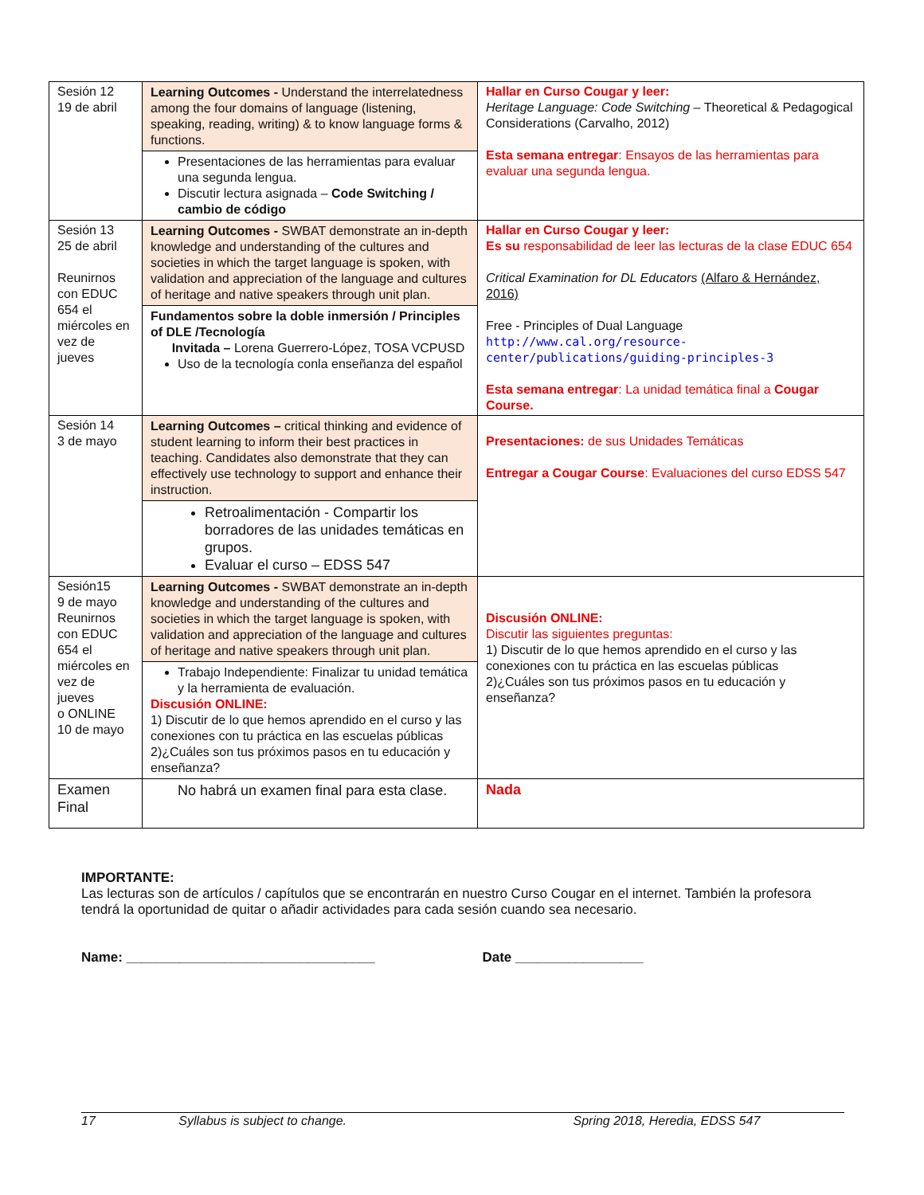| Sesión 12 19 de abril | Learning Outcomes - Understand the interrelatedness among the four domains of language (listening, speaking, reading, writing) & to know language forms & functions. Presentaciones de las herramientas para evaluar una segunda lengua. Discutir lectura asignada – Code Switching / cambio de código | Hallar en Curso Cougar y leer: Heritage Language: Code Switching – Theoretical & Pedagogical Considerations (Carvalho, 2012) Esta semana entregar : Ensayos de las herramientas para evaluar una segunda lengua. |
| Sesión 13 25 de abril Reunirnos con EDUC 654 el miércoles en vez de jueves | Learning Outcomes - SWBAT demonstrate an in-depth knowledge and understanding of the cultures and societies in which the target language is spoken, with validation and appreciation of the language and cultures of heritage and native speakers through unit plan. Fundamentos sobre la doble inmersión / Principles of DLE /Tecnología Invitada – Lorena Guerrero-López, TOSA VCPUSD Uso de la tecnología conla enseñanza del español | Hallar en Curso Cougar y leer: Es su responsabilidad de leer las lecturas de la clase EDUC 654 Critical Examination for DL Educators (Alfaro & Hernández, 2016) Free - Principles of Dual Language http://www.cal.org/resource-center/publications/guiding-principles-3 Esta semana entregar : La unidad temática final a Cougar Course. |
| Sesión 14 3 de mayo | Learning Outcomes – critical thinking and evidence of student learning to inform their best practices in teaching. Candidates also demonstrate that they can effectively use technology to support and enhance their instruction. Retroalimentación - Compartir los borradores de las unidades temáticas en grupos. Evaluar el curso – EDSS 547 | Presentaciones: de sus Unidades Temáticas Entregar a Cougar Course : Evaluaciones del curso EDSS 547 |
| Sesión15 9 de mayo Reunirnos con EDUC 654 el miércoles en vez de jueves o ONLINE 10 de mayo | Learning Outcomes - SWBAT demonstrate an in-depth knowledge and understanding of the cultures and societies in which the target language is spoken, with validation and appreciation of the language and cultures of heritage and native speakers through unit plan. Trabajo Independiente: Finalizar tu unidad temática y la herramienta de evaluación. Discusión ONLINE: 1) Discutir de lo que hemos aprendido en el curso y las conexiones con tu práctica en las escuelas públicas 2)¿Cuáles son tus próximos pasos en tu educación y enseñanza? | Discusión ONLINE: Discutir las siguientes preguntas: 1) Discutir de lo que hemos aprendido en el curso y las conexiones con tu práctica en las escuelas públicas 2)¿Cuáles son tus próximos pasos en tu educación y enseñanza? |
| Examen Final | No habrá un examen final para esta clase. | Nada |
IMPORTANTE:
Las lecturas son de artículos / capítulos que se encontrarán en nuestro Curso Cougar en el internet. También la profesora tendrá la oportunidad de quitar o añadir actividades para cada sesión cuando sea necesario.
Name: _________________________________ Date _________________
17 Syllabus is subject to change. Spring 2018, Heredia, EDSS 547